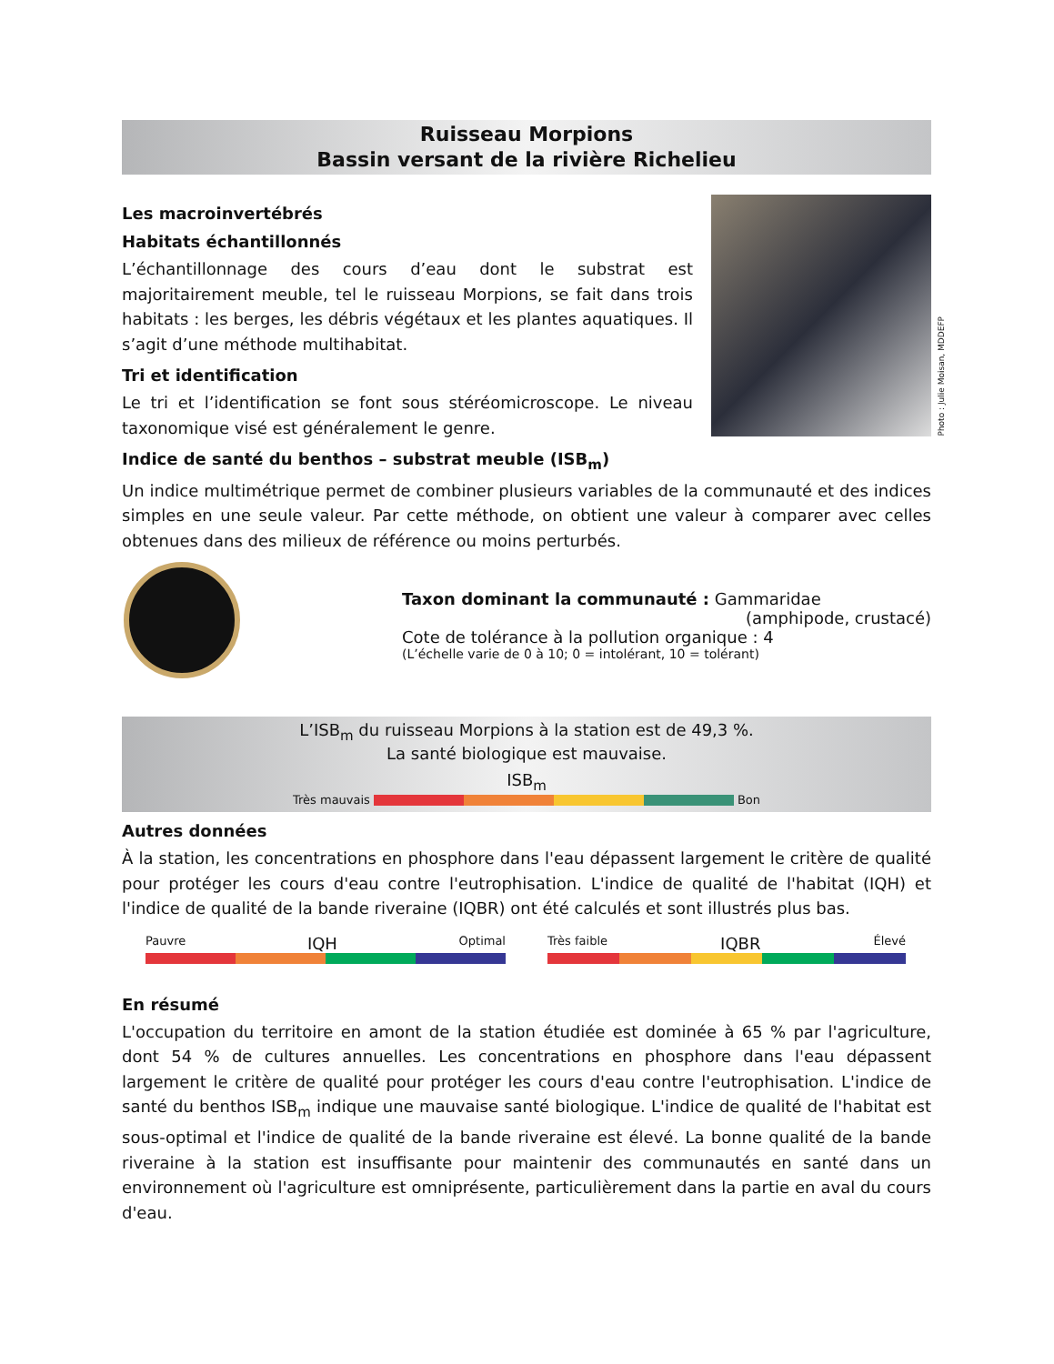Ruisseau Morpions
Bassin versant de la rivière Richelieu
Les macroinvertébrés
Habitats échantillonnés
L’échantillonnage des cours d’eau dont le substrat est majoritairement meuble, tel le ruisseau Morpions, se fait dans trois habitats : les berges, les débris végétaux et les plantes aquatiques. Il s’agit d’une méthode multihabitat.
Tri et identification
Le tri et l’identification se font sous stéréomicroscope. Le niveau taxonomique visé est généralement le genre.
Photo : Julie Moisan, MDDEFP
Indice de santé du benthos – substrat meuble (ISB<sub>m</sub>)
Un indice multimétrique permet de combiner plusieurs variables de la communauté et des indices simples en une seule valeur. Par cette méthode, on obtient une valeur à comparer avec celles obtenues dans des milieux de référence ou moins perturbés.
Taxon dominant la communauté : Gammaridae
(amphipode, crustacé)
Cote de tolérance à la pollution organique : 4
(L’échelle varie de 0 à 10; 0 = intolérant, 10 = tolérant)
L’ISB<sub>m</sub> du ruisseau Morpions à la station est de 49,3 %.
La santé biologique est mauvaise.
ISB<sub>m</sub>
Très mauvais Bon
Autres données
À la station, les concentrations en phosphore dans l'eau dépassent largement le critère de qualité pour protéger les cours d'eau contre l'eutrophisation. L'indice de qualité de l'habitat (IQH) et l'indice de qualité de la bande riveraine (IQBR) ont été calculés et sont illustrés plus bas.
Pauvre IQH Optimal Très faible IQBR Élevé
En résumé
L'occupation du territoire en amont de la station étudiée est dominée à 65 % par l'agriculture, dont 54 % de cultures annuelles. Les concentrations en phosphore dans l'eau dépassent largement le critère de qualité pour protéger les cours d'eau contre l'eutrophisation. L'indice de santé du benthos ISB<sub>m</sub> indique une mauvaise santé biologique. L'indice de qualité de l'habitat est sous-optimal et l'indice de qualité de la bande riveraine est élevé. La bonne qualité de la bande riveraine à la station est insuffisante pour maintenir des communautés en santé dans un environnement où l'agriculture est omniprésente, particulièrement dans la partie en aval du cours d'eau.